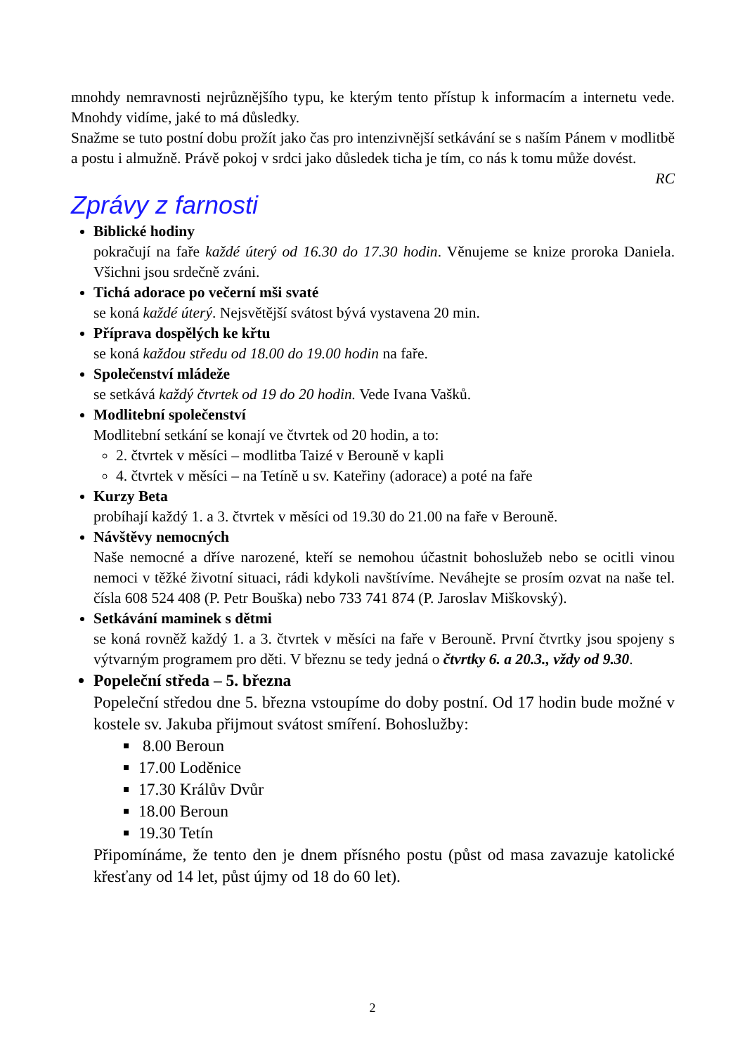mnohdy nemravnosti nejrůznějšího typu, ke kterým tento přístup k informacím a internetu vede. Mnohdy vidíme, jaké to má důsledky.
Snažme se tuto postní dobu prožít jako čas pro intenzivnější setkávání se s naším Pánem v modlitbě a postu i almužně. Právě pokoj v srdci jako důsledek ticha je tím, co nás k tomu může dovést.
RC
Zprávy z farnosti
Biblické hodiny
pokračují na faře každé úterý od 16.30 do 17.30 hodin. Věnujeme se knize proroka Daniela. Všichni jsou srdečně zváni.
Tichá adorace po večerní mši svaté
se koná každé úterý. Nejsvětější svátost bývá vystavena 20 min.
Příprava dospělých ke křtu
se koná každou středu od 18.00 do 19.00 hodin na faře.
Společenství mládeže
se setkává každý čtvrtek od 19 do 20 hodin. Vede Ivana Vašků.
Modlitební společenství
Modlitební setkání se konají ve čtvrtek od 20 hodin, a to:
2. čtvrtek v měsíci – modlitba Taizé v Berouně v kapli
4. čtvrtek v měsíci – na Tetíně u sv. Kateřiny (adorace) a poté na faře
Kurzy Beta
probíhají každý 1. a 3. čtvrtek v měsíci od 19.30 do 21.00 na faře v Berouně.
Návštěvy nemocných
Naše nemocné a dříve narozené, kteří se nemohou účastnit bohoslužeb nebo se ocitli vinou nemoci v těžké životní situaci, rádi kdykoli navštívíme. Neváhejte se prosím ozvat na naše tel. čísla 608 524 408 (P. Petr Bouška) nebo 733 741 874 (P. Jaroslav Miškovský).
Setkávání maminek s dětmi
se koná rovněž každý 1. a 3. čtvrtek v měsíci na faře v Berouně. První čtvrtky jsou spojeny s výtvarným programem pro děti. V březnu se tedy jedná o čtvrtky 6. a 20.3., vždy od 9.30.
Popeleční středa – 5. března
Popeleční středou dne 5. března vstoupíme do doby postní. Od 17 hodin bude možné v kostele sv. Jakuba přijmout svátost smíření. Bohoslužby:
8.00 Beroun
17.00 Loděnice
17.30 Králův Dvůr
18.00 Beroun
19.30 Tetín
Připomínáme, že tento den je dnem přísného postu (půst od masa zavazuje katolické křesťany od 14 let, půst újmy od 18 do 60 let).
2